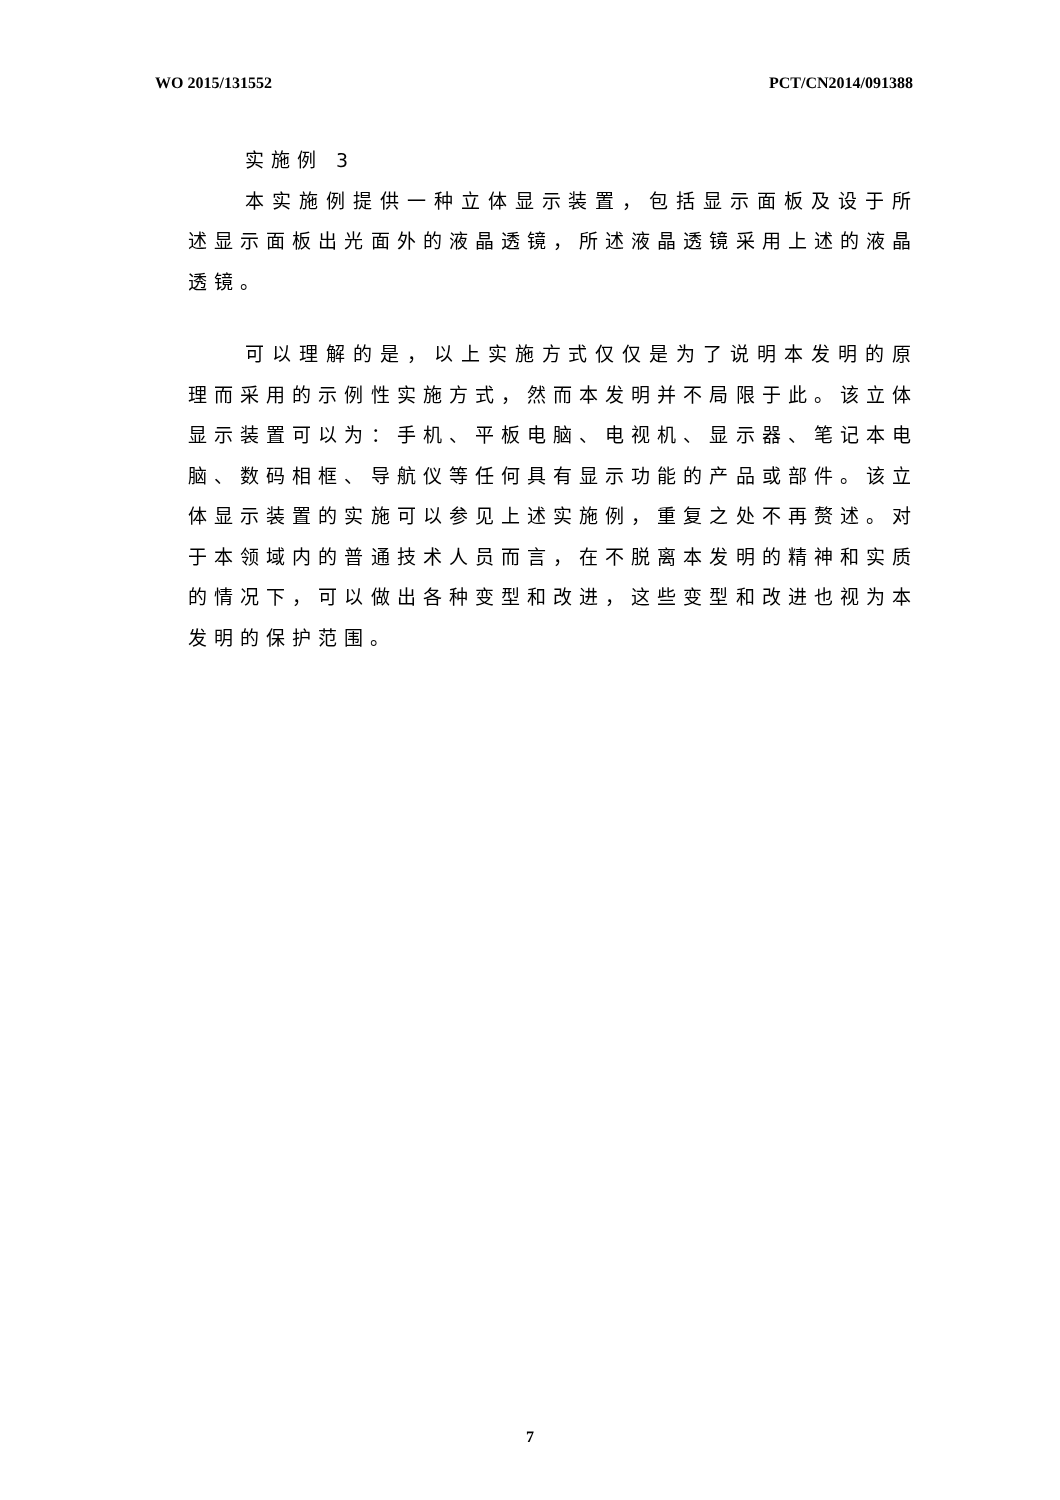WO 2015/131552 PCT/CN2014/091388
实施例 3
本实施例提供一种立体显示装置，包括显示面板及设于所述显示面板出光面外的液晶透镜，所述液晶透镜采用上述的液晶透镜。
可以理解的是，以上实施方式仅仅是为了说明本发明的原理而采用的示例性实施方式，然而本发明并不局限于此。该立体显示装置可以为：手机、平板电脑、电视机、显示器、笔记本电脑、数码相框、导航仪等任何具有显示功能的产品或部件。该立体显示装置的实施可以参见上述实施例，重复之处不再赘述。对于本领域内的普通技术人员而言，在不脱离本发明的精神和实质的情况下，可以做出各种变型和改进，这些变型和改进也视为本发明的保护范围。
7